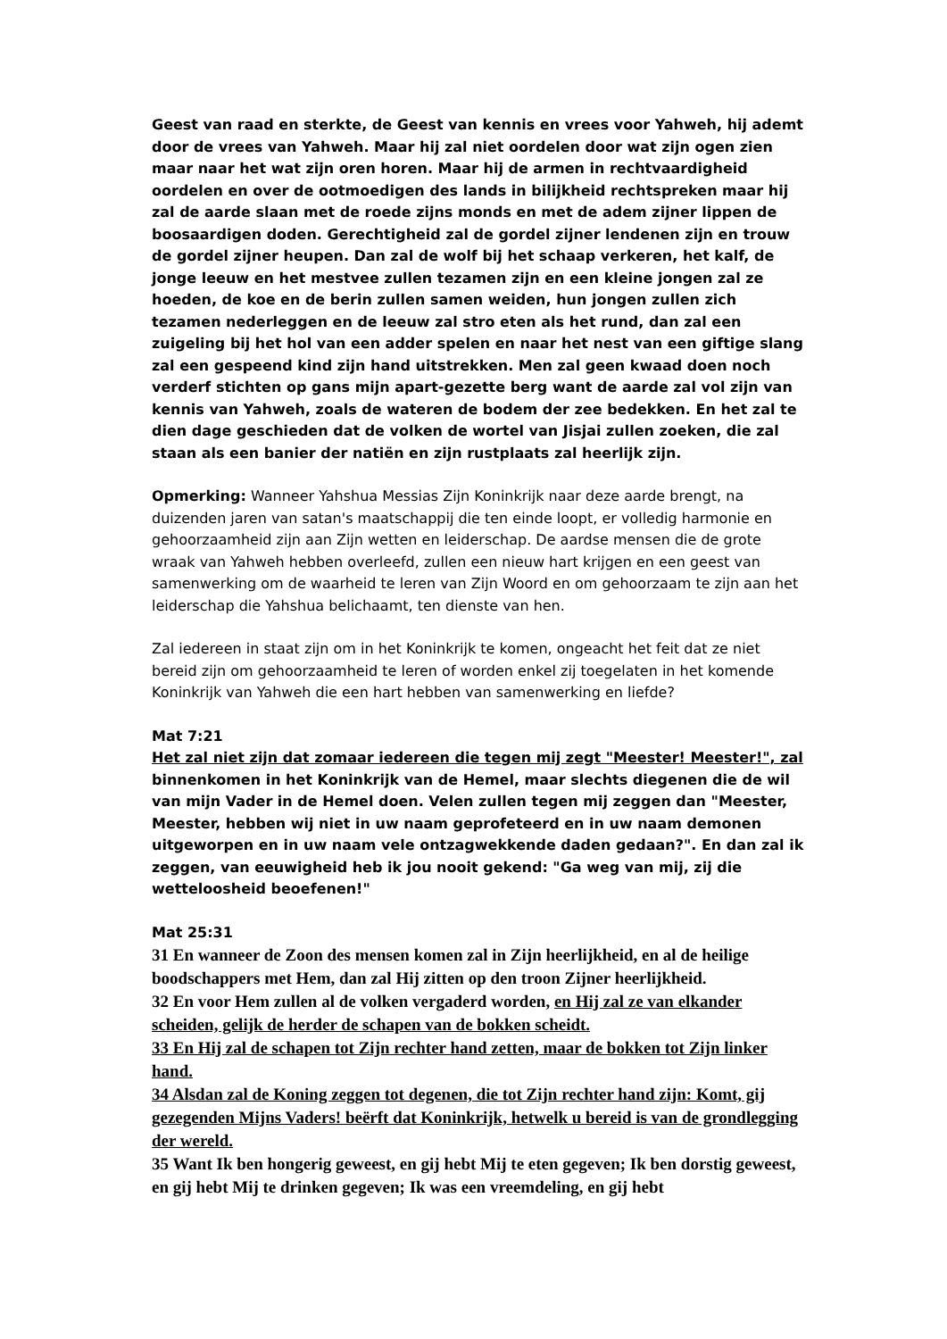Geest van raad en sterkte, de Geest van kennis en vrees voor Yahweh, hij ademt door de vrees van Yahweh. Maar hij zal niet oordelen door wat zijn ogen zien maar naar het wat zijn oren horen. Maar hij de armen in rechtvaardigheid oordelen en over de ootmoedigen des lands in bilijkheid rechtspreken maar hij zal de aarde slaan met de roede zijns monds en met de adem zijner lippen de boosaardigen doden. Gerechtigheid zal de gordel zijner lendenen zijn en trouw de gordel zijner heupen. Dan zal de wolf bij het schaap verkeren, het kalf, de jonge leeuw en het mestvee zullen tezamen zijn en een kleine jongen zal ze hoeden, de koe en de berin zullen samen weiden, hun jongen zullen zich tezamen nederleggen en de leeuw zal stro eten als het rund, dan zal een zuigeling bij het hol van een adder spelen en naar het nest van een giftige slang zal een gespeend kind zijn hand uitstrekken. Men zal geen kwaad doen noch verderf stichten op gans mijn apart-gezette berg want de aarde zal vol zijn van kennis van Yahweh, zoals de wateren de bodem der zee bedekken. En het zal te dien dage geschieden dat de volken de wortel van Jisjai zullen zoeken, die zal staan als een banier der natiën en zijn rustplaats zal heerlijk zijn.
Opmerking: Wanneer Yahshua Messias Zijn Koninkrijk naar deze aarde brengt, na duizenden jaren van satan's maatschappij die ten einde loopt, er volledig harmonie en gehoorzaamheid zijn aan Zijn wetten en leiderschap. De aardse mensen die de grote wraak van Yahweh hebben overleefd, zullen een nieuw hart krijgen en een geest van samenwerking om de waarheid te leren van Zijn Woord en om gehoorzaam te zijn aan het leiderschap die Yahshua belichaamt, ten dienste van hen.
Zal iedereen in staat zijn om in het Koninkrijk te komen, ongeacht het feit dat ze niet bereid zijn om gehoorzaamheid te leren of worden enkel zij toegelaten in het komende Koninkrijk van Yahweh die een hart hebben van samenwerking en liefde?
Mat 7:21
Het zal niet zijn dat zomaar iedereen die tegen mij zegt "Meester! Meester!", zal binnenkomen in het Koninkrijk van de Hemel, maar slechts diegenen die de wil van mijn Vader in de Hemel doen. Velen zullen tegen mij zeggen dan "Meester, Meester, hebben wij niet in uw naam geprofeteerd en in uw naam demonen uitgeworpen en in uw naam vele ontzagwekkende daden gedaan?". En dan zal ik zeggen, van eeuwigheid heb ik jou nooit gekend: "Ga weg van mij, zij die wetteloosheid beoefenen!"
Mat 25:31
31 En wanneer de Zoon des mensen komen zal in Zijn heerlijkheid, en al de heilige boodschappers met Hem, dan zal Hij zitten op den troon Zijner heerlijkheid.
32 En voor Hem zullen al de volken vergaderd worden, en Hij zal ze van elkander scheiden, gelijk de herder de schapen van de bokken scheidt.
33 En Hij zal de schapen tot Zijn rechter hand zetten, maar de bokken tot Zijn linker hand.
34 Alsdan zal de Koning zeggen tot degenen, die tot Zijn rechter hand zijn: Komt, gij gezegenden Mijns Vaders! beërft dat Koninkrijk, hetwelk u bereid is van de grondlegging der wereld.
35 Want Ik ben hongerig geweest, en gij hebt Mij te eten gegeven; Ik ben dorstig geweest, en gij hebt Mij te drinken gegeven; Ik was een vreemdeling, en gij hebt